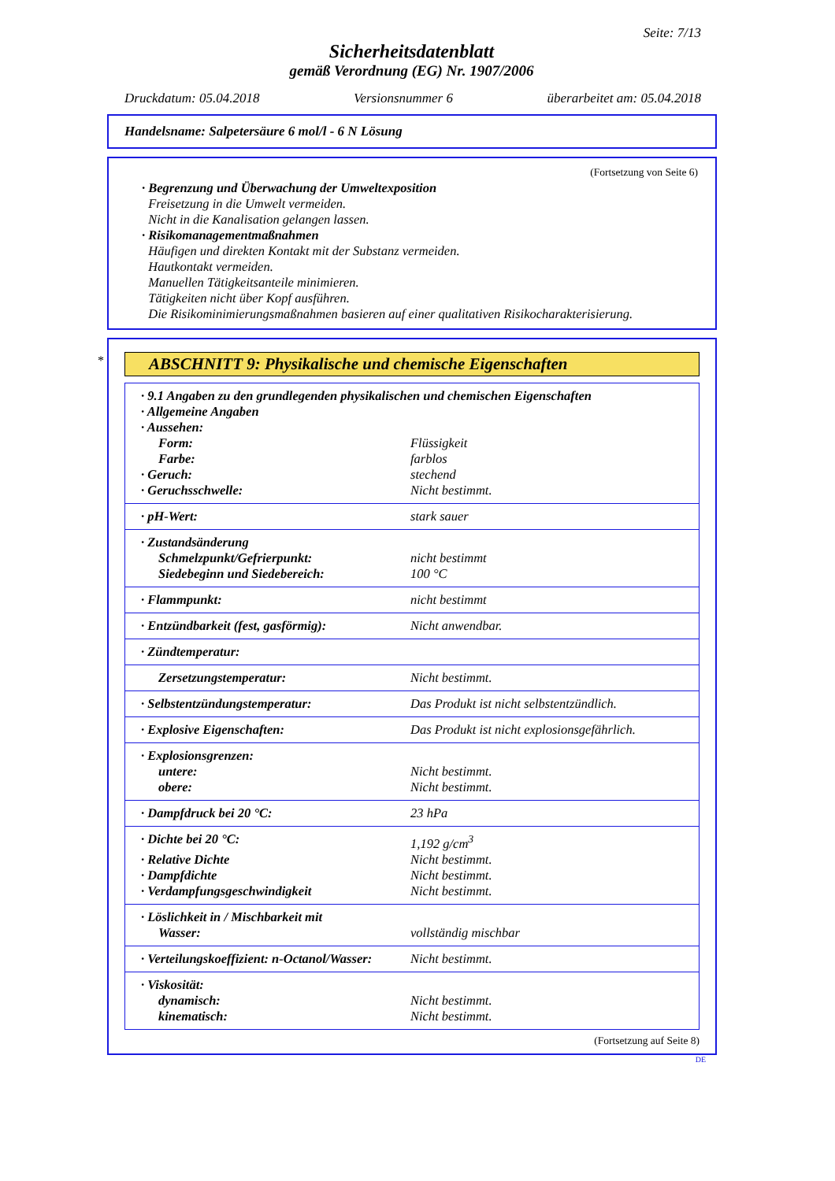Seite: 7/13
Sicherheitsdatenblatt
gemäß Verordnung (EG) Nr. 1907/2006
Druckdatum: 05.04.2018 Versionsnummer 6 überarbeitet am: 05.04.2018
Handelsname: Salpetersäure 6 mol/l - 6 N Lösung
(Fortsetzung von Seite 6)
· Begrenzung und Überwachung der Umweltexposition
Freisetzung in die Umwelt vermeiden.
Nicht in die Kanalisation gelangen lassen.
· Risikomanagementmaßnahmen
Häufigen und direkten Kontakt mit der Substanz vermeiden.
Hautkontakt vermeiden.
Manuellen Tätigkeitsanteile minimieren.
Tätigkeiten nicht über Kopf ausführen.
Die Risikominimierungsmaßnahmen basieren auf einer qualitativen Risikocharakterisierung.
*
ABSCHNITT 9: Physikalische und chemische Eigenschaften
| · 9.1 Angaben zu den grundlegenden physikalischen und chemischen Eigenschaften | |
| · Allgemeine Angaben | |
| · Aussehen: | |
| Form: | Flüssigkeit |
| Farbe: | farblos |
| · Geruch: | stechend |
| · Geruchsschwelle: | Nicht bestimmt. |
| · pH-Wert: | stark sauer |
| · Zustandsänderung | |
| Schmelzpunkt/Gefrierpunkt: | nicht bestimmt |
| Siedebeginn und Siedebereich: | 100 °C |
| · Flammpunkt: | nicht bestimmt |
| · Entzündbarkeit (fest, gasförmig): | Nicht anwendbar. |
| · Zündtemperatur: | |
| Zersetzungstemperatur: | Nicht bestimmt. |
| · Selbstentzündungstemperatur: | Das Produkt ist nicht selbstentzündlich. |
| · Explosive Eigenschaften: | Das Produkt ist nicht explosionsgefährlich. |
| · Explosionsgrenzen: | |
| untere: | Nicht bestimmt. |
| obere: | Nicht bestimmt. |
| · Dampfdruck bei 20 °C: | 23 hPa |
| · Dichte bei 20 °C: | 1,192 g/cm<sup>3</sup> |
| · Relative Dichte | Nicht bestimmt. |
| · Dampfdichte | Nicht bestimmt. |
| · Verdampfungsgeschwindigkeit | Nicht bestimmt. |
| · Löslichkeit in / Mischbarkeit mit | |
| Wasser: | vollständig mischbar |
| · Verteilungskoeffizient: n-Octanol/Wasser: | Nicht bestimmt. |
| · Viskosität: | |
| dynamisch: | Nicht bestimmt. |
| kinematisch: | Nicht bestimmt. |
(Fortsetzung auf Seite 8)
DE